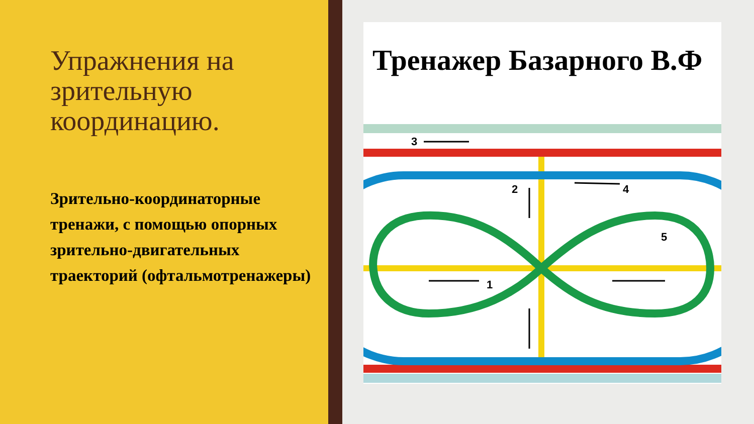Упражнения на зрительную координацию.
Зрительно-координаторные тренажи, с помощью опорных зрительно-двигательных траекторий (офтальмотренажеры)
Тренажер Базарного В.Ф
3
2
4
5
1